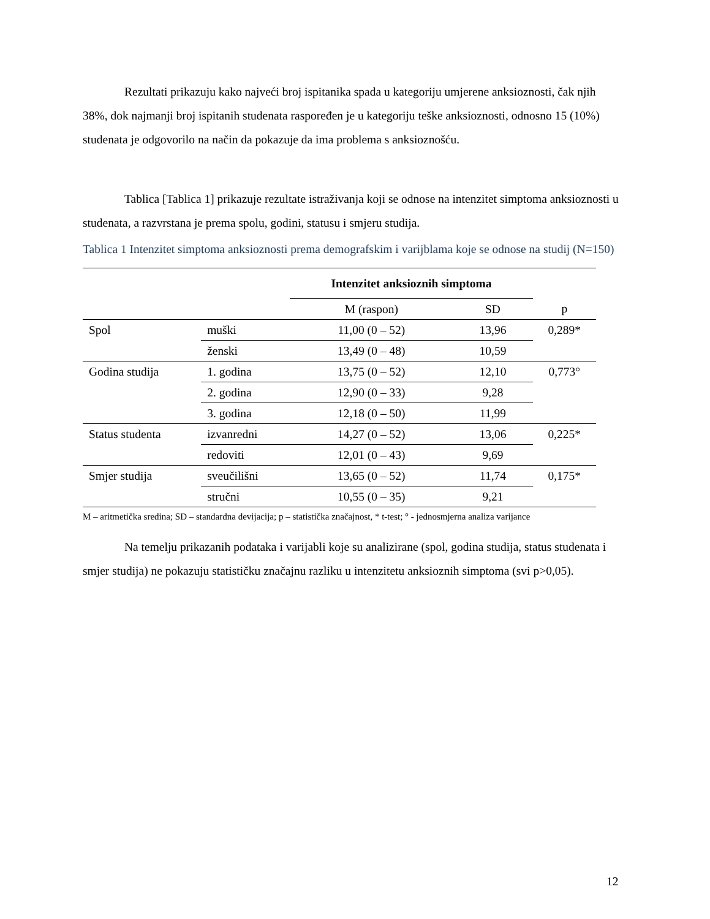Rezultati prikazuju kako najveći broj ispitanika spada u kategoriju umjerene anksioznosti, čak njih 38%, dok najmanji broj ispitanih studenata raspoređen je u kategoriju teške anksioznosti, odnosno 15 (10%) studenata je odgovorilo na način da pokazuje da ima problema s anksioznošću.
Tablica [Tablica 1] prikazuje rezultate istraživanja koji se odnose na intenzitet simptoma anksioznosti u studenata, a razvrstana je prema spolu, godini, statusu i smjeru studija.
Tablica 1 Intenzitet simptoma anksioznosti prema demografskim i varijblama koje se odnose na studij (N=150)
| | | Intenzitet anksioznih simptoma | | |
| | | M (raspon) | SD | p |
| Spol | muški | 11,00 (0 – 52) | 13,96 | 0,289* |
| | ženski | 13,49 (0 – 48) | 10,59 | |
| Godina studija | 1. godina | 13,75 (0 – 52) | 12,10 | 0,773° |
| | 2. godina | 12,90 (0 – 33) | 9,28 | |
| | 3. godina | 12,18 (0 – 50) | 11,99 | |
| Status studenta | izvanredni | 14,27 (0 – 52) | 13,06 | 0,225* |
| | redoviti | 12,01 (0 – 43) | 9,69 | |
| Smjer studija | sveučilišni | 13,65 (0 – 52) | 11,74 | 0,175* |
| | stručni | 10,55 (0 – 35) | 9,21 | |
M – aritmetička sredina; SD – standardna devijacija; p – statistička značajnost, * t-test; ° - jednosmjerna analiza varijance
Na temelju prikazanih podataka i varijabli koje su analizirane (spol, godina studija, status studenata i smjer studija) ne pokazuju statističku značajnu razliku u intenzitetu anksioznih simptoma (svi p>0,05).
12